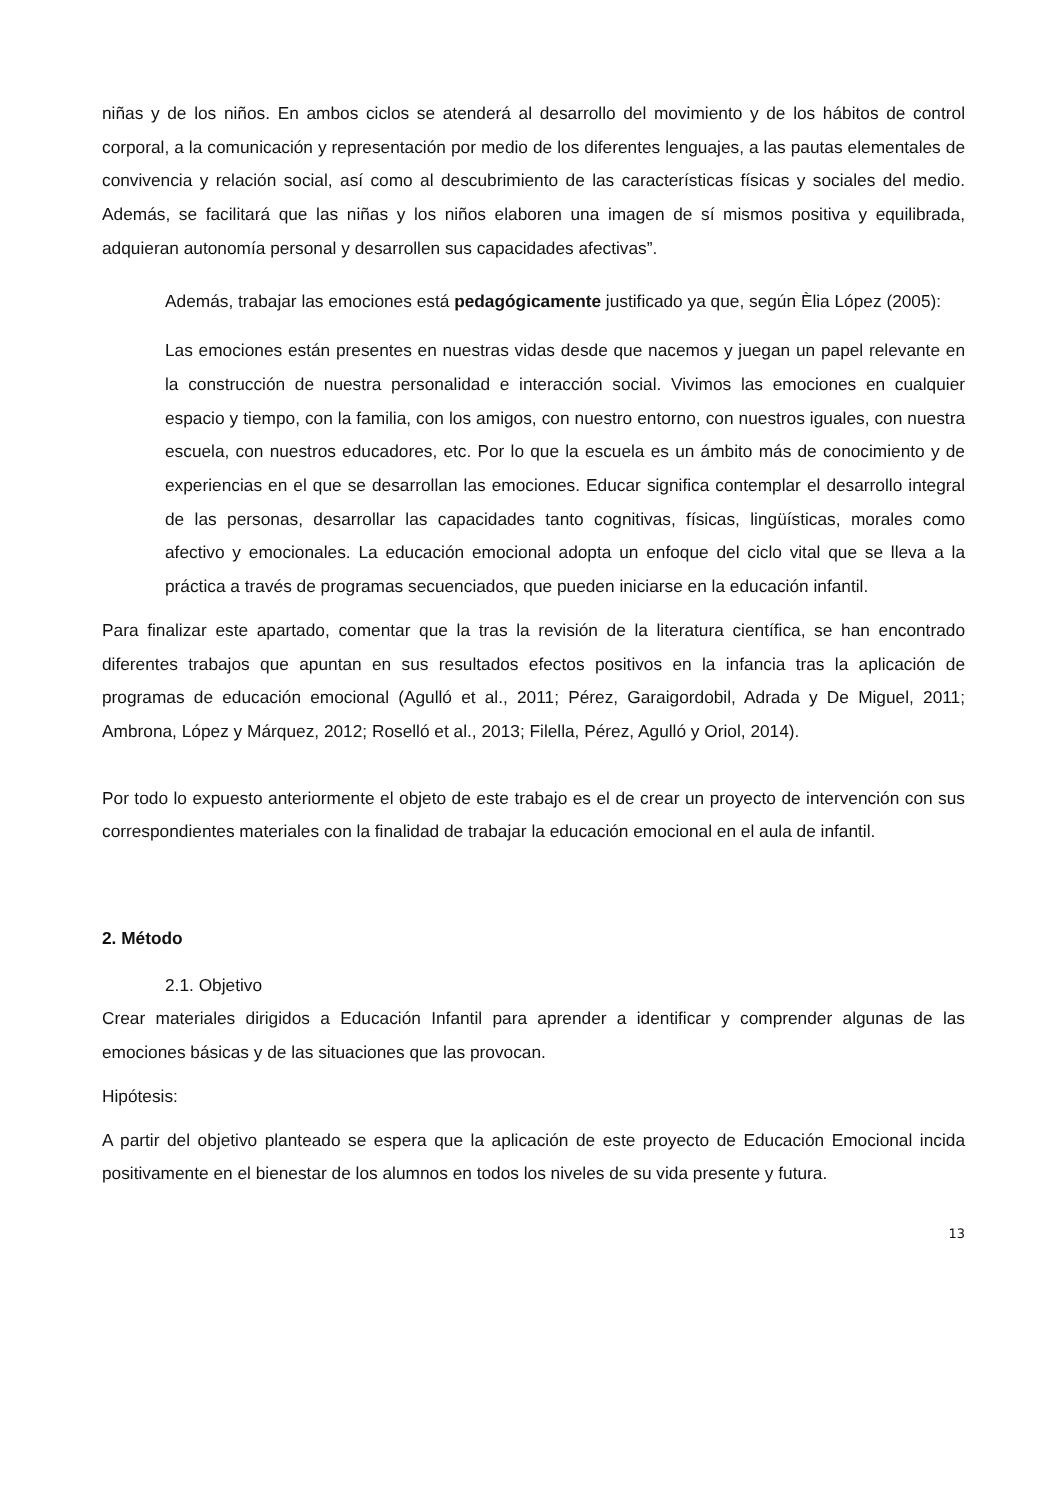niñas y de los niños. En ambos ciclos se atenderá al desarrollo del movimiento y de los hábitos de control corporal, a la comunicación y representación por medio de los diferentes lenguajes, a las pautas elementales de convivencia y relación social, así como al descubrimiento de las características físicas y sociales del medio. Además, se facilitará que las niñas y los niños elaboren una imagen de sí mismos positiva y equilibrada, adquieran autonomía personal y desarrollen sus capacidades afectivas”.
Además, trabajar las emociones está pedagógicamente justificado ya que, según Èlia López (2005):
Las emociones están presentes en nuestras vidas desde que nacemos y juegan un papel relevante en la construcción de nuestra personalidad e interacción social. Vivimos las emociones en cualquier espacio y tiempo, con la familia, con los amigos, con nuestro entorno, con nuestros iguales, con nuestra escuela, con nuestros educadores, etc. Por lo que la escuela es un ámbito más de conocimiento y de experiencias en el que se desarrollan las emociones. Educar significa contemplar el desarrollo integral de las personas, desarrollar las capacidades tanto cognitivas, físicas, lingüísticas, morales como afectivo y emocionales. La educación emocional adopta un enfoque del ciclo vital que se lleva a la práctica a través de programas secuenciados, que pueden iniciarse en la educación infantil.
Para finalizar este apartado, comentar que la tras la revisión de la literatura científica, se han encontrado diferentes trabajos que apuntan en sus resultados efectos positivos en la infancia tras la aplicación de programas de educación emocional (Agulló et al., 2011; Pérez, Garaigordobil, Adrada y De Miguel, 2011; Ambrona, López y Márquez, 2012; Roselló et al., 2013; Filella, Pérez, Agulló y Oriol, 2014).
Por todo lo expuesto anteriormente el objeto de este trabajo es el de crear un proyecto de intervención con sus correspondientes materiales con la finalidad de trabajar la educación emocional en el aula de infantil.
2. Método
2.1. Objetivo
Crear materiales dirigidos a Educación Infantil para aprender a identificar y comprender algunas de las emociones básicas y de las situaciones que las provocan.
Hipótesis:
A partir del objetivo planteado se espera que la aplicación de este proyecto de Educación Emocional incida positivamente en el bienestar de los alumnos en todos los niveles de su vida presente y futura.
13